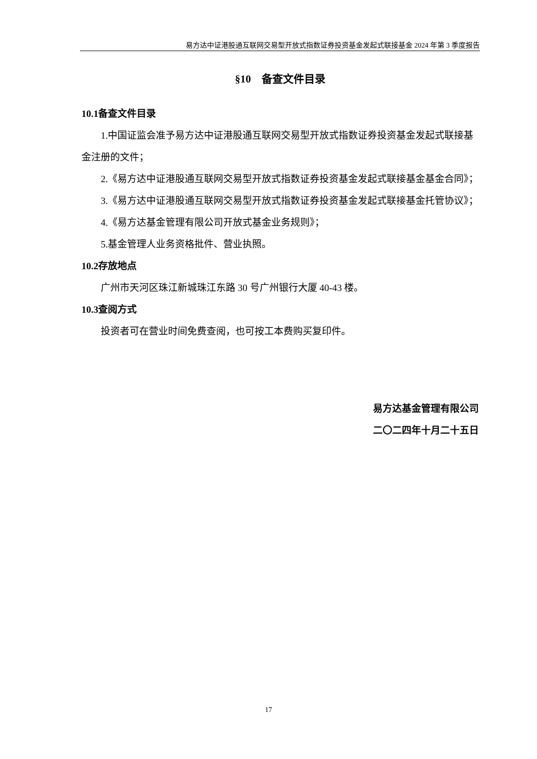易方达中证港股通互联网交易型开放式指数证券投资基金发起式联接基金 2024 年第 3 季度报告
§10　备查文件目录
10.1备查文件目录
1.中国证监会准予易方达中证港股通互联网交易型开放式指数证券投资基金发起式联接基金注册的文件；
2.《易方达中证港股通互联网交易型开放式指数证券投资基金发起式联接基金基金合同》；
3.《易方达中证港股通互联网交易型开放式指数证券投资基金发起式联接基金托管协议》；
4.《易方达基金管理有限公司开放式基金业务规则》；
5.基金管理人业务资格批件、营业执照。
10.2存放地点
广州市天河区珠江新城珠江东路 30 号广州银行大厦 40-43 楼。
10.3查阅方式
投资者可在营业时间免费查阅，也可按工本费购买复印件。
易方达基金管理有限公司
二〇二四年十月二十五日
17